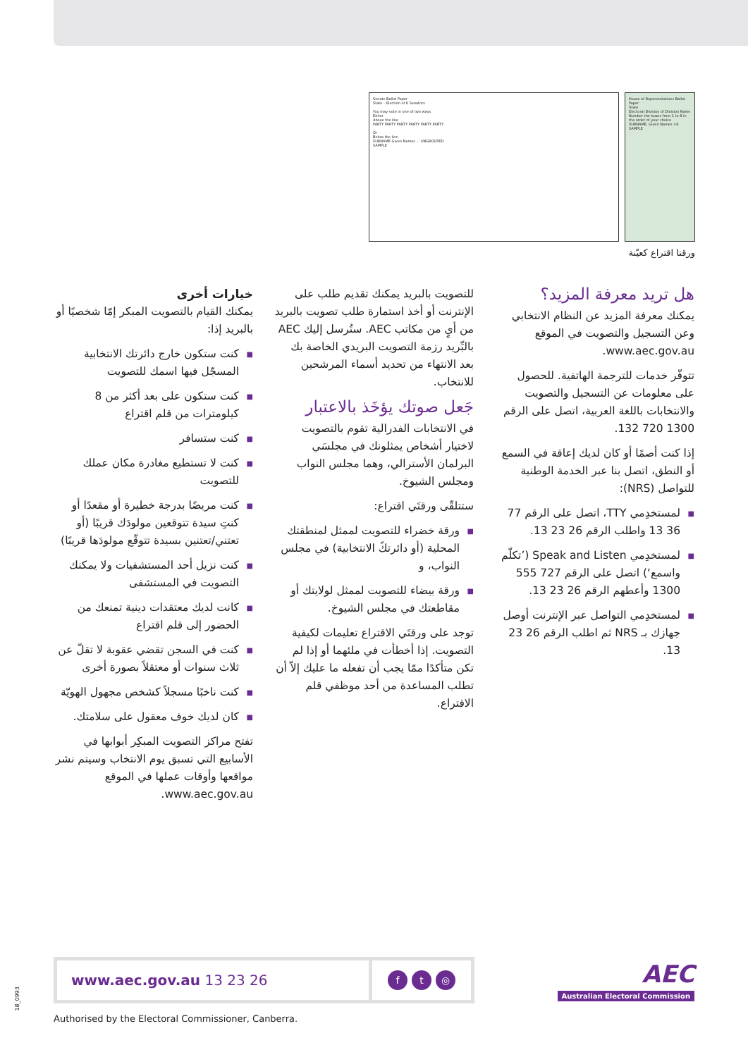Senate Ballot Paper
State – Election of 6 Senators
You may vote in one of two ways
Either
Above the line
PARTY PARTY PARTY PARTY PARTY PARTY
Or
Below the line
SURNAME Given Names ... UNGROUPED
SAMPLE
House of Representatives Ballot Paper
State
Electoral Division of Division Name
Number the boxes from 1 to 8 in the order of your choice
SURNAME, Given Names ×8
SAMPLE
ورقتا اقتراع كعيّنة
خيارات أخرى
يمكنك القيام بالتصويت المبكر إمّا شخصيًا أو بالبريد إذا:
■ كنت ستكون خارج دائرتك الانتخابية المسجّل فيها اسمك للتصويت
■ كنت ستكون على بعد أكثر من 8 كيلومترات من قلم اقتراع
■ كنت ستسافر
■ كنت لا تستطيع مغادرة مكان عملك للتصويت
■ كنت مريضًا بدرجة خطيرة أو مقعدًا أو كنتِ سيدة تتوقعين مولودَك قريبًا (أو تعتني/تعتنين بسيدة تتوقّع مولودَها قريبًا)
■ كنت نزيل أحد المستشفيات ولا يمكنك التصويت في المستشفى
■ كانت لديك معتقدات دينية تمنعك من الحضور إلى قلم اقتراع
■ كنت في السجن تقضي عقوبة لا تقلّ عن ثلاث سنوات أو معتقلاً بصورة أخرى
■ كنت ناخبًا مسجلاً كشخص مجهول الهويّة
■ كان لديك خوف معقول على سلامتك.
تفتح مراكز التصويت المبكِر أبوابها في الأسابيع التي تسبق يوم الانتخاب وسيتم نشر مواقعها وأوقات عملها في الموقع www.aec.gov.au.
للتصويت بالبريد يمكنك تقديم طلب على الإنترنت أو أخذ استمارة طلب تصويت بالبريد من أيٍ من مكاتب AEC. ستُرسل إليك AEC بالبِّريد رزمة التصويت البريدي الخاصة بك بعد الانتهاء من تحديد أسماء المرشحين للانتخاب.
جَعل صوتك يؤخَذ بالاعتبار
في الانتخابات الفدرالية تقوم بالتصويت لاختيار أشخاص يمثلونك في مجلسَي البرلمان الأسترالي، وهما مجلس النواب ومجلس الشيوخ.
ستتلقّى ورقتَي اقتراع:
■ ورقة خضراء للتصويت لممثل لمنطقتك المحلية (أو دائرتكً الانتخابية) في مجلس النواب، و
■ ورقة بيضاء للتصويت لممثل لولايتك أو مقاطعتك في مجلس الشيوخ.
توجد على ورقتَي الاقتراع تعليمات لكيفية التصويت. إذا أخطأت في ملئهما أو إذا لم تكن متأكدًا ممّا يجب أن تفعله ما عليك إلاّ أن تطلب المساعدة من أحد موظفي قلم الاقتراع.
هل تريد معرفة المزيد؟
يمكنك معرفة المزيد عن النظام الانتخابي وعن التسجيل والتصويت في الموقع www.aec.gov.au.
تتوفّر خدمات للترجمة الهاتفية. للحصول على معلومات عن التسجيل والتصويت والانتخابات باللغة العربية، اتصل على الرقم 1300 720 132.
إذا كنت أصمًا أو كان لديك إعاقة في السمع أو النطق، اتصل بنا عبر الخدمة الوطنية للتواصل (NRS):
■ لمستخدِمي TTY، اتصل على الرقم 77 36 13 واطلب الرقم 26 23 13.
■ لمستخدِمي Speak and Listen (’تكلّم واسمع‘) اتصل على الرقم 727 555 1300 وأعطهم الرقم 26 23 13.
■ لمستخدِمي التواصل عبر الإنترنت أوصل جهازك بـ NRS ثم اطلب الرقم 26 23 13.
www.aec.gov.au 13 23 26
ft ◎
AEC
Australian Electoral Commission
18_0993
Authorised by the Electoral Commissioner, Canberra.